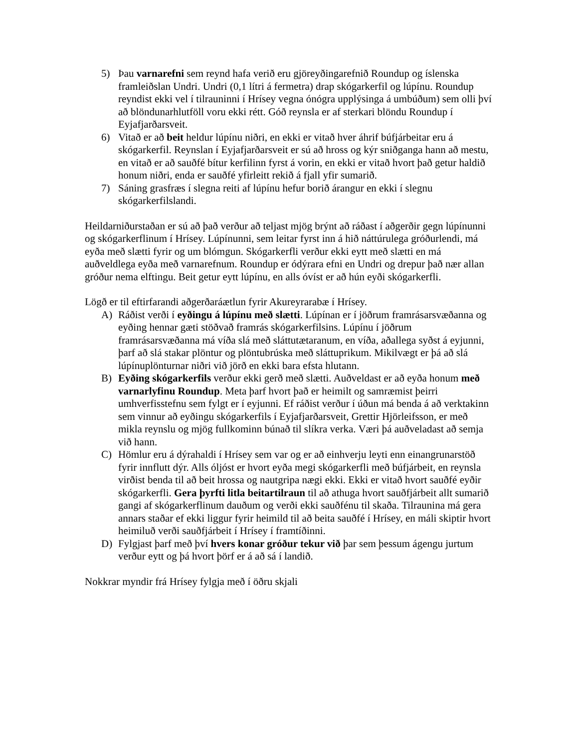5) Þau varnarefni sem reynd hafa verið eru gjöreyðingarefnið Roundup og íslenska framleiðslan Undri. Undri (0,1 lítri á fermetra) drap skógarkerfil og lúpínu. Roundup reyndist ekki vel í tilrauninni í Hrísey vegna ónógra upplýsinga á umbúðum) sem olli því að blöndunarhlutföll voru ekki rétt. Góð reynsla er af sterkari blöndu Roundup í Eyjafjarðarsveit.
6) Vitað er að beit heldur lúpínu niðri, en ekki er vitað hver áhrif búfjárbeitar eru á skógarkerfil. Reynslan í Eyjafjarðarsveit er sú að hross og kýr sniðganga hann að mestu, en vitað er að sauðfé bítur kerfilinn fyrst á vorin, en ekki er vitað hvort það getur haldið honum niðri, enda er sauðfé yfirleitt rekið á fjall yfir sumarið.
7) Sáning grasfræs í slegna reiti af lúpínu hefur borið árangur en ekki í slegnu skógarkerfilslandi.
Heildarniðurstaðan er sú að það verður að teljast mjög brýnt að ráðast í aðgerðir gegn lúpínunni og skógarkerflinum í Hrísey. Lúpínunni, sem leitar fyrst inn á hið náttúrulega gróðurlendi, má eyða með slætti fyrir og um blómgun. Skógarkerfli verður ekki eytt með slætti en má auðveldlega eyða með varnarefnum. Roundup er ódýrara efni en Undri og drepur það nær allan gróður nema elftingu. Beit getur eytt lúpínu, en alls óvíst er að hún eyði skógarkerfli.
Lögð er til eftirfarandi aðgerðaráætlun fyrir Akureyrarabæ í Hrísey.
A) Ráðist verði í eyðingu á lúpínu með slætti. Lúpínan er í jöðrum framrásarsvæðanna og eyðing hennar gæti stöðvað framrás skógarkerfilsins. Lúpínu í jöðrum framrásarsvæðanna má víða slá með sláttutætaranum, en víða, aðallega syðst á eyjunni, þarf að slá stakar plöntur og plöntubrúska með sláttuprikum. Mikilvægt er þá að slá lúpínuplönturnar niðri við jörð en ekki bara efsta hlutann.
B) Eyðing skógarkerfils verður ekki gerð með slætti. Auðveldast er að eyða honum með varnarlyfinu Roundup. Meta þarf hvort það er heimilt og samræmist þeirri umhverfisstefnu sem fylgt er í eyjunni. Ef ráðist verður í úðun má benda á að verktakinn sem vinnur að eyðingu skógarkerfils í Eyjafjarðarsveit, Grettir Hjörleifsson, er með mikla reynslu og mjög fullkominn búnað til slíkra verka. Væri þá auðveladast að semja við hann.
C) Hömlur eru á dýrahaldi í Hrísey sem var og er að einhverju leyti enn einangrunarstöð fyrir innflutt dýr. Alls óljóst er hvort eyða megi skógarkerfli með búfjárbeit, en reynsla virðist benda til að beit hrossa og nautgripa nægi ekki. Ekki er vitað hvort sauðfé eyðir skógarkerfli. Gera þyrfti litla beitartilraun til að athuga hvort sauðfjárbeit allt sumarið gangi af skógarkerflinum dauðum og verði ekki sauðfénu til skaða. Tilraunina má gera annars staðar ef ekki liggur fyrir heimild til að beita sauðfé í Hrísey, en máli skiptir hvort heimiluð verði sauðfjárbeit í Hrísey í framtíðinni.
D) Fylgjast þarf með því hvers konar gróður tekur við þar sem þessum ágengu jurtum verður eytt og þá hvort þörf er á að sá í landið.
Nokkrar myndir frá Hrísey fylgja með í öðru skjali